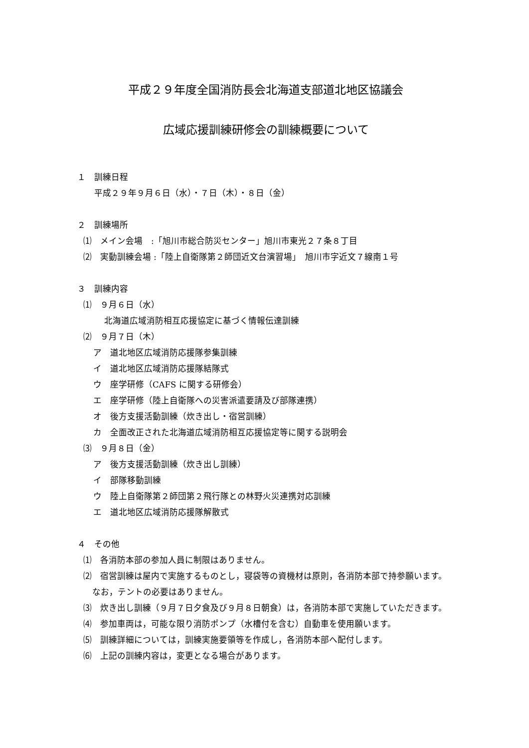平成２９年度全国消防長会北海道支部道北地区協議会
広域応援訓練研修会の訓練概要について
１　訓練日程
平成２９年９月６日（水）・７日（木）・８日（金）
２　訓練場所
⑴　メイン会場　:「旭川市総合防災センター」旭川市東光２７条８丁目
⑵　実動訓練会場 :「陸上自衛隊第２師団近文台演習場」　旭川市字近文７線南１号
３　訓練内容
⑴　９月６日（水）
北海道広域消防相互応援協定に基づく情報伝達訓練
⑵　９月７日（木）
ア　道北地区広域消防応援隊参集訓練
イ　道北地区広域消防応援隊結隊式
ウ　座学研修（CAFS に関する研修会）
エ　座学研修（陸上自衛隊への災害派遣要請及び部隊連携）
オ　後方支援活動訓練（炊き出し・宿営訓練）
カ　全面改正された北海道広域消防相互応援協定等に関する説明会
⑶　９月８日（金）
ア　後方支援活動訓練（炊き出し訓練）
イ　部隊移動訓練
ウ　陸上自衛隊第２師団第２飛行隊との林野火災連携対応訓練
エ　道北地区広域消防応援隊解散式
４　その他
⑴　各消防本部の参加人員に制限はありません。
⑵　宿営訓練は屋内で実施するものとし，寝袋等の資機材は原則，各消防本部で持参願います。なお，テントの必要はありません。
⑶　炊き出し訓練（９月７日夕食及び９月８日朝食）は，各消防本部で実施していただきます。
⑷　参加車両は，可能な限り消防ポンプ（水槽付を含む）自動車を使用願います。
⑸　訓練詳細については，訓練実施要領等を作成し，各消防本部へ配付します。
⑹　上記の訓練内容は，変更となる場合があります。